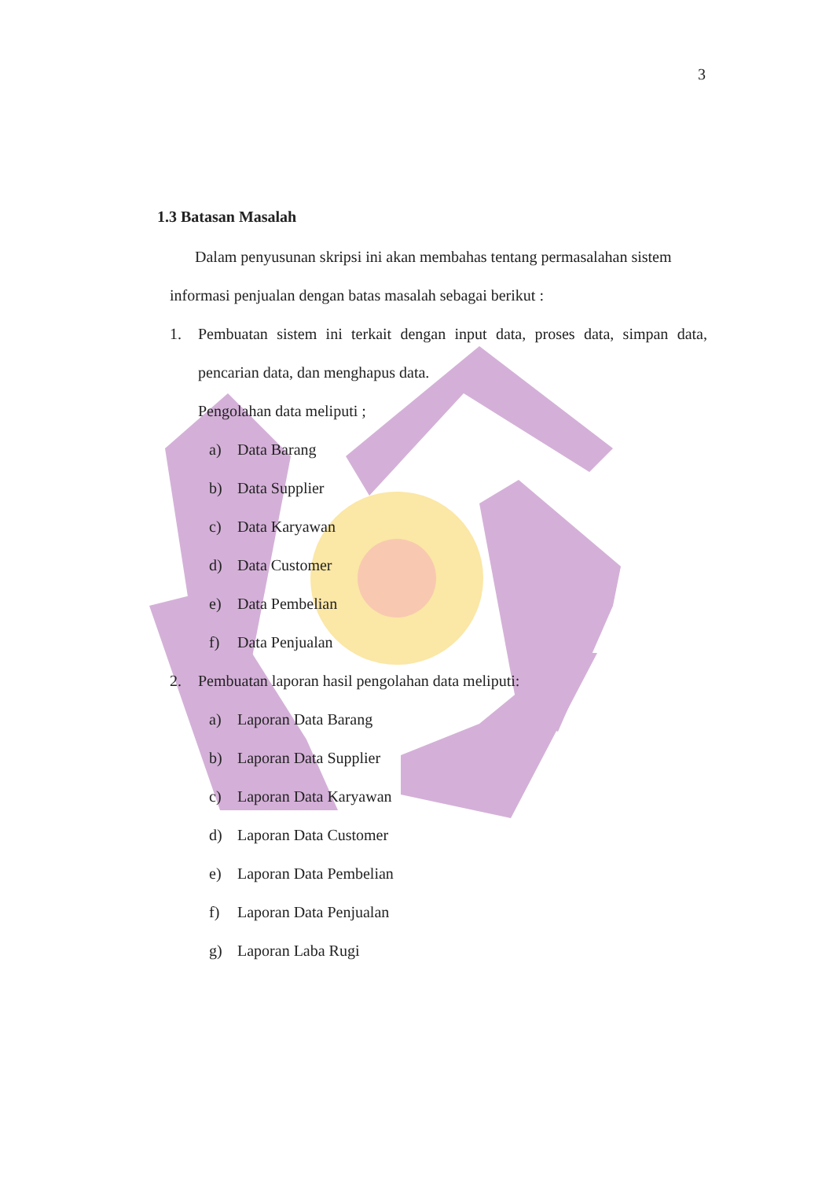3
1.3 Batasan Masalah
Dalam penyusunan skripsi ini akan membahas tentang permasalahan sistem
informasi penjualan dengan batas masalah sebagai berikut :
1. Pembuatan sistem ini terkait dengan input data, proses data, simpan data, pencarian data, dan menghapus data.
Pengolahan data meliputi ;
a) Data Barang
b) Data Supplier
c) Data Karyawan
d) Data Customer
e) Data Pembelian
f) Data Penjualan
2. Pembuatan laporan hasil pengolahan data meliputi:
a) Laporan Data Barang
b) Laporan Data Supplier
c) Laporan Data Karyawan
d) Laporan Data Customer
e) Laporan Data Pembelian
f) Laporan Data Penjualan
g) Laporan Laba Rugi